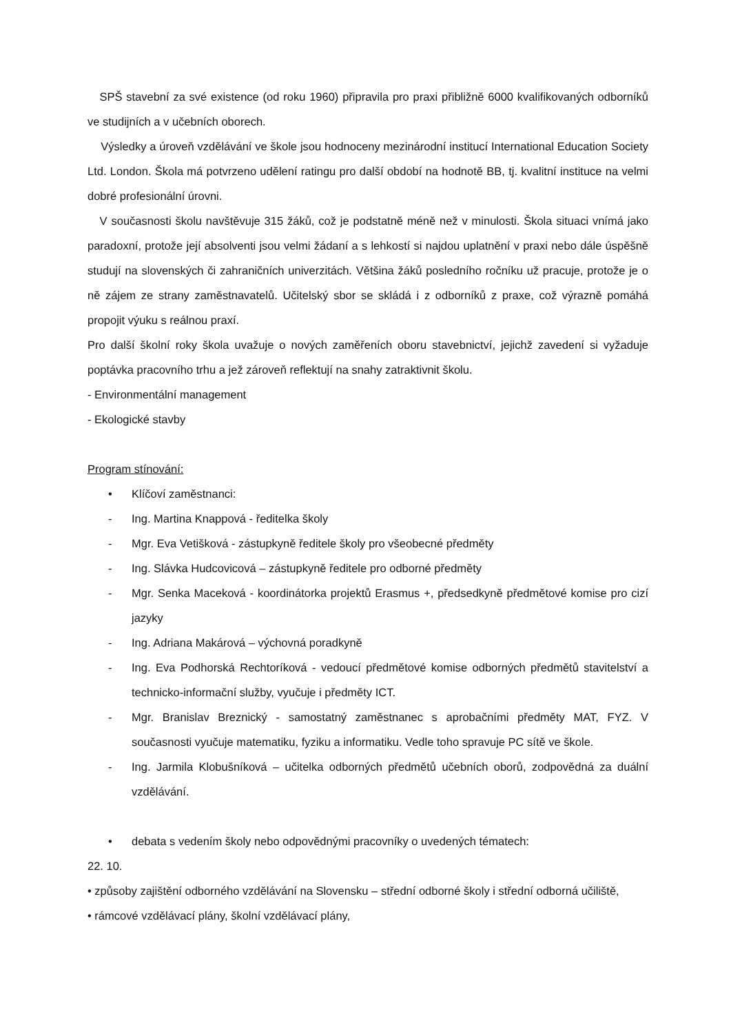SPŠ stavební za své existence (od roku 1960) připravila pro praxi přibližně 6000 kvalifikovaných odborníků ve studijních a v učebních oborech.
Výsledky a úroveň vzdělávání ve škole jsou hodnoceny mezinárodní institucí International Education Society Ltd. London. Škola má potvrzeno udělení ratingu pro další období na hodnotě BB, tj. kvalitní instituce na velmi dobré profesionální úrovni.
V současnosti školu navštěvuje 315 žáků, což je podstatně méně než v minulosti. Škola situaci vnímá jako paradoxní, protože její absolventi jsou velmi žádaní a s lehkostí si najdou uplatnění v praxi nebo dále úspěšně studují na slovenských či zahraničních univerzitách. Většina žáků posledního ročníku už pracuje, protože je o ně zájem ze strany zaměstnavatelů. Učitelský sbor se skládá i z odborníků z praxe, což výrazně pomáhá propojit výuku s reálnou praxí.
Pro další školní roky škola uvažuje o nových zaměřeních oboru stavebnictví, jejichž zavedení si vyžaduje poptávka pracovního trhu a jež zároveň reflektují na snahy zatraktivnit školu.
- Environmentální management
- Ekologické stavby
Program stínování:
• Klíčoví zaměstnanci:
- Ing. Martina Knappová - ředitelka školy
- Mgr. Eva Vetišková - zástupkyně ředitele školy pro všeobecné předměty
- Ing. Slávka Hudcovicová – zástupkyně ředitele pro odborné předměty
- Mgr. Senka Maceková - koordinátorka projektů Erasmus +, předsedkyně předmětové komise pro cizí jazyky
- Ing. Adriana Makárová – výchovná poradkyně
- Ing. Eva Podhorská Rechtoríková - vedoucí předmětové komise odborných předmětů stavitelství a technicko-informační služby, vyučuje i předměty ICT.
- Mgr. Branislav Breznický - samostatný zaměstnanec s aprobačními předměty MAT, FYZ. V současnosti vyučuje matematiku, fyziku a informatiku. Vedle toho spravuje PC sítě ve škole.
- Ing. Jarmila Klobušníková – učitelka odborných předmětů učebních oborů, zodpovědná za duální vzdělávání.
• debata s vedením školy nebo odpovědnými pracovníky o uvedených tématech:
22. 10.
• způsoby zajištění odborného vzdělávání na Slovensku – střední odborné školy i střední odborná učiliště,
• rámcové vzdělávací plány, školní vzdělávací plány,